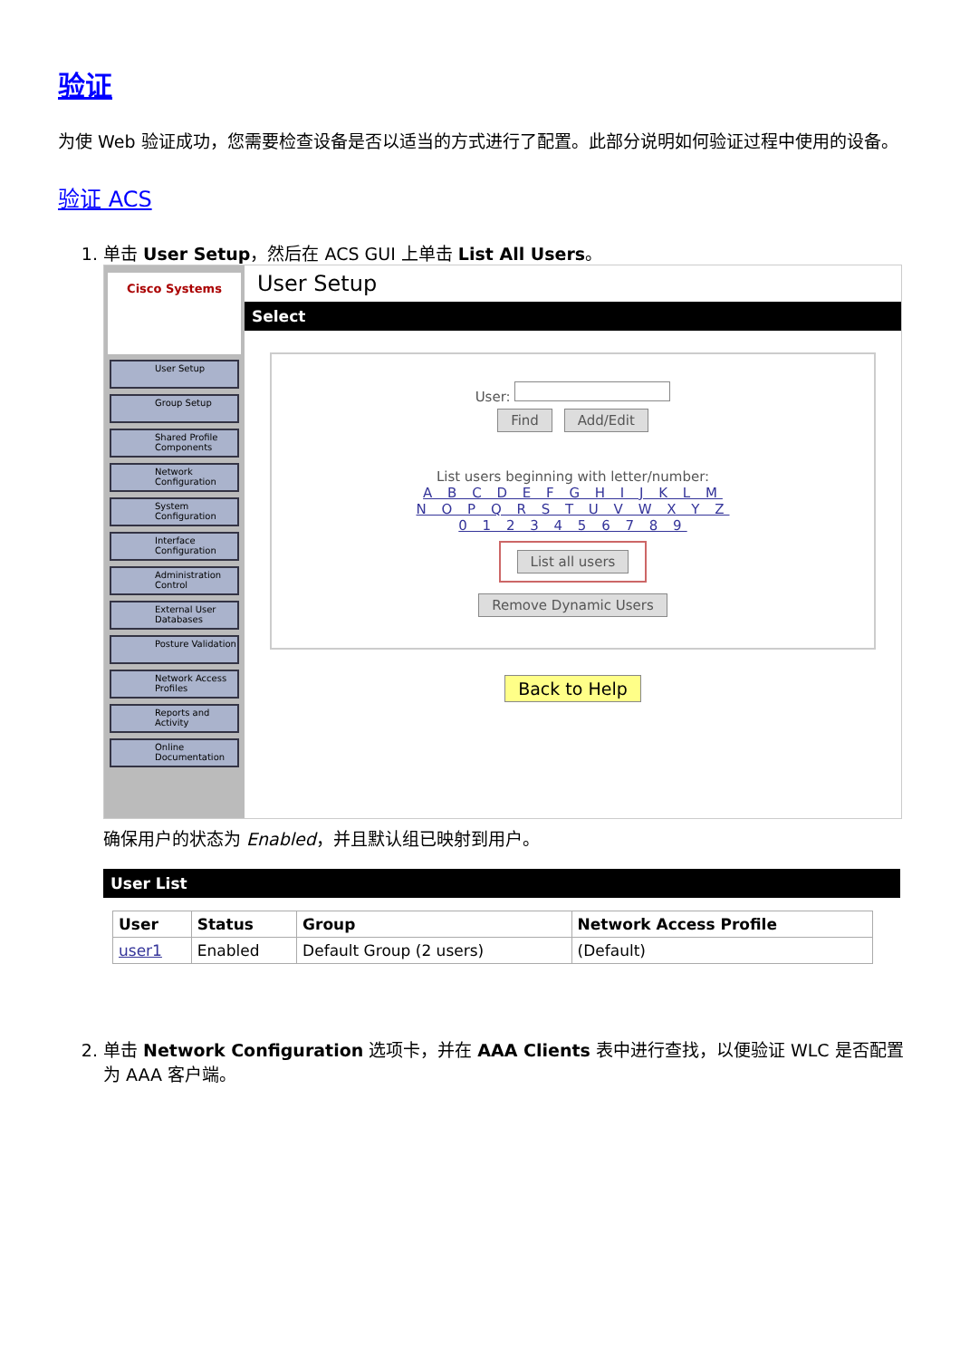验证
为使 Web 验证成功，您需要检查设备是否以适当的方式进行了配置。此部分说明如何验证过程中使用的设备。
验证 ACS
1. 单击 User Setup，然后在 ACS GUI 上单击 List All Users。
Cisco Systems
User Setup
Group Setup
Shared Profile Components
Network Configuration
System Configuration
Interface Configuration
Administration Control
External User Databases
Posture Validation
Network Access Profiles
Reports and Activity
Online Documentation
User Setup
Select
User:
Find Add/Edit
List users beginning with letter/number:
A B C D E F G H I J K L M
N O P Q R S T U V W X Y Z
0 1 2 3 4 5 6 7 8 9
List all users
Remove Dynamic Users
Back to Help
确保用户的状态为 Enabled，并且默认组已映射到用户。
User List
| User | Status | Group | Network Access Profile |
| --- | --- | --- | --- |
| user1 | Enabled | Default Group (2 users) | (Default) |
2. 单击 Network Configuration 选项卡，并在 AAA Clients 表中进行查找，以便验证 WLC 是否配置为 AAA 客户端。